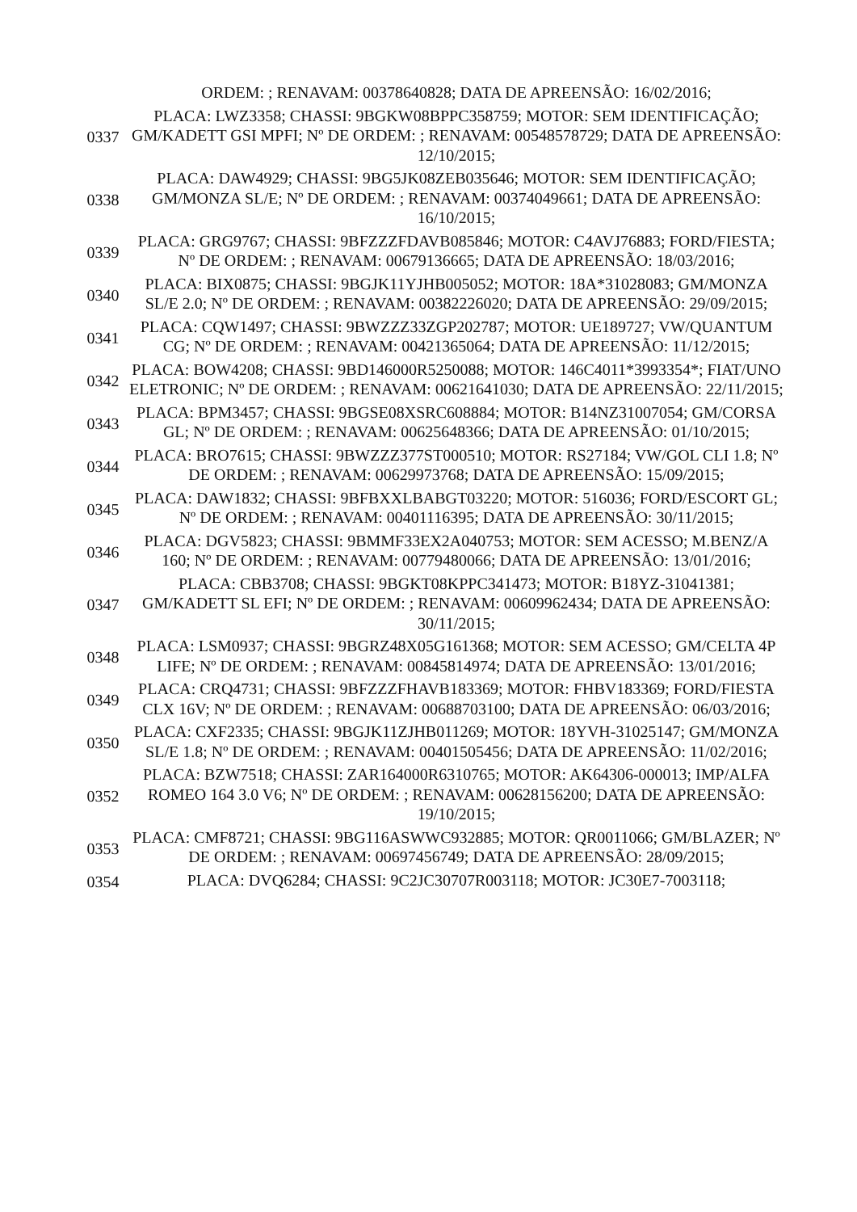| | ORDEM: ; RENAVAM: 00378640828; DATA DE APREENSÃO: 16/02/2016; |
| 0337 | PLACA: LWZ3358; CHASSI: 9BGKW08BPPC358759; MOTOR: SEM IDENTIFICAÇÃO; GM/KADETT GSI MPFI; Nº DE ORDEM: ; RENAVAM: 00548578729; DATA DE APREENSÃO: 12/10/2015; |
| 0338 | PLACA: DAW4929; CHASSI: 9BG5JK08ZEB035646; MOTOR: SEM IDENTIFICAÇÃO; GM/MONZA SL/E; Nº DE ORDEM: ; RENAVAM: 00374049661; DATA DE APREENSÃO: 16/10/2015; |
| 0339 | PLACA: GRG9767; CHASSI: 9BFZZZFDAVB085846; MOTOR: C4AVJ76883; FORD/FIESTA; Nº DE ORDEM: ; RENAVAM: 00679136665; DATA DE APREENSÃO: 18/03/2016; |
| 0340 | PLACA: BIX0875; CHASSI: 9BGJK11YJHB005052; MOTOR: 18A*31028083; GM/MONZA SL/E 2.0; Nº DE ORDEM: ; RENAVAM: 00382226020; DATA DE APREENSÃO: 29/09/2015; |
| 0341 | PLACA: CQW1497; CHASSI: 9BWZZZ33ZGP202787; MOTOR: UE189727; VW/QUANTUM CG; Nº DE ORDEM: ; RENAVAM: 00421365064; DATA DE APREENSÃO: 11/12/2015; |
| 0342 | PLACA: BOW4208; CHASSI: 9BD146000R5250088; MOTOR: 146C4011*3993354*; FIAT/UNO ELETRONIC; Nº DE ORDEM: ; RENAVAM: 00621641030; DATA DE APREENSÃO: 22/11/2015; |
| 0343 | PLACA: BPM3457; CHASSI: 9BGSE08XSRC608884; MOTOR: B14NZ31007054; GM/CORSA GL; Nº DE ORDEM: ; RENAVAM: 00625648366; DATA DE APREENSÃO: 01/10/2015; |
| 0344 | PLACA: BRO7615; CHASSI: 9BWZZZ377ST000510; MOTOR: RS27184; VW/GOL CLI 1.8; Nº DE ORDEM: ; RENAVAM: 00629973768; DATA DE APREENSÃO: 15/09/2015; |
| 0345 | PLACA: DAW1832; CHASSI: 9BFBXXLBABGT03220; MOTOR: 516036; FORD/ESCORT GL; Nº DE ORDEM: ; RENAVAM: 00401116395; DATA DE APREENSÃO: 30/11/2015; |
| 0346 | PLACA: DGV5823; CHASSI: 9BMMF33EX2A040753; MOTOR: SEM ACESSO; M.BENZ/A 160; Nº DE ORDEM: ; RENAVAM: 00779480066; DATA DE APREENSÃO: 13/01/2016; |
| 0347 | PLACA: CBB3708; CHASSI: 9BGKT08KPPC341473; MOTOR: B18YZ-31041381; GM/KADETT SL EFI; Nº DE ORDEM: ; RENAVAM: 00609962434; DATA DE APREENSÃO: 30/11/2015; |
| 0348 | PLACA: LSM0937; CHASSI: 9BGRZ48X05G161368; MOTOR: SEM ACESSO; GM/CELTA 4P LIFE; Nº DE ORDEM: ; RENAVAM: 00845814974; DATA DE APREENSÃO: 13/01/2016; |
| 0349 | PLACA: CRQ4731; CHASSI: 9BFZZZFHAVB183369; MOTOR: FHBV183369; FORD/FIESTA CLX 16V; Nº DE ORDEM: ; RENAVAM: 00688703100; DATA DE APREENSÃO: 06/03/2016; |
| 0350 | PLACA: CXF2335; CHASSI: 9BGJK11ZJHB011269; MOTOR: 18YVH-31025147; GM/MONZA SL/E 1.8; Nº DE ORDEM: ; RENAVAM: 00401505456; DATA DE APREENSÃO: 11/02/2016; |
| 0352 | PLACA: BZW7518; CHASSI: ZAR164000R6310765; MOTOR: AK64306-000013; IMP/ALFA ROMEO 164 3.0 V6; Nº DE ORDEM: ; RENAVAM: 00628156200; DATA DE APREENSÃO: 19/10/2015; |
| 0353 | PLACA: CMF8721; CHASSI: 9BG116ASWWC932885; MOTOR: QR0011066; GM/BLAZER; Nº DE ORDEM: ; RENAVAM: 00697456749; DATA DE APREENSÃO: 28/09/2015; |
| 0354 | PLACA: DVQ6284; CHASSI: 9C2JC30707R003118; MOTOR: JC30E7-7003118; |